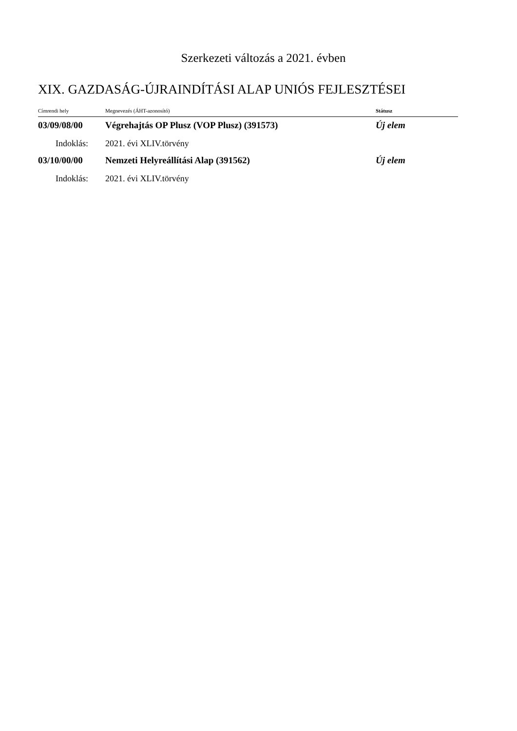Szerkezeti változás a 2021. évben
XIX. GAZDASÁG-ÚJRAINDÍTÁSI ALAP UNIÓS FEJLESZTÉSEI
| Címrendi hely | Megnevezés (ÁHT-azonosító) | Státusz |
| --- | --- | --- |
| 03/09/08/00 | Végrehajtás OP Plusz (VOP Plusz) (391573) | Új elem |
| Indoklás: | 2021. évi XLIV.törvény | |
| 03/10/00/00 | Nemzeti Helyreállítási Alap (391562) | Új elem |
| Indoklás: | 2021. évi XLIV.törvény | |